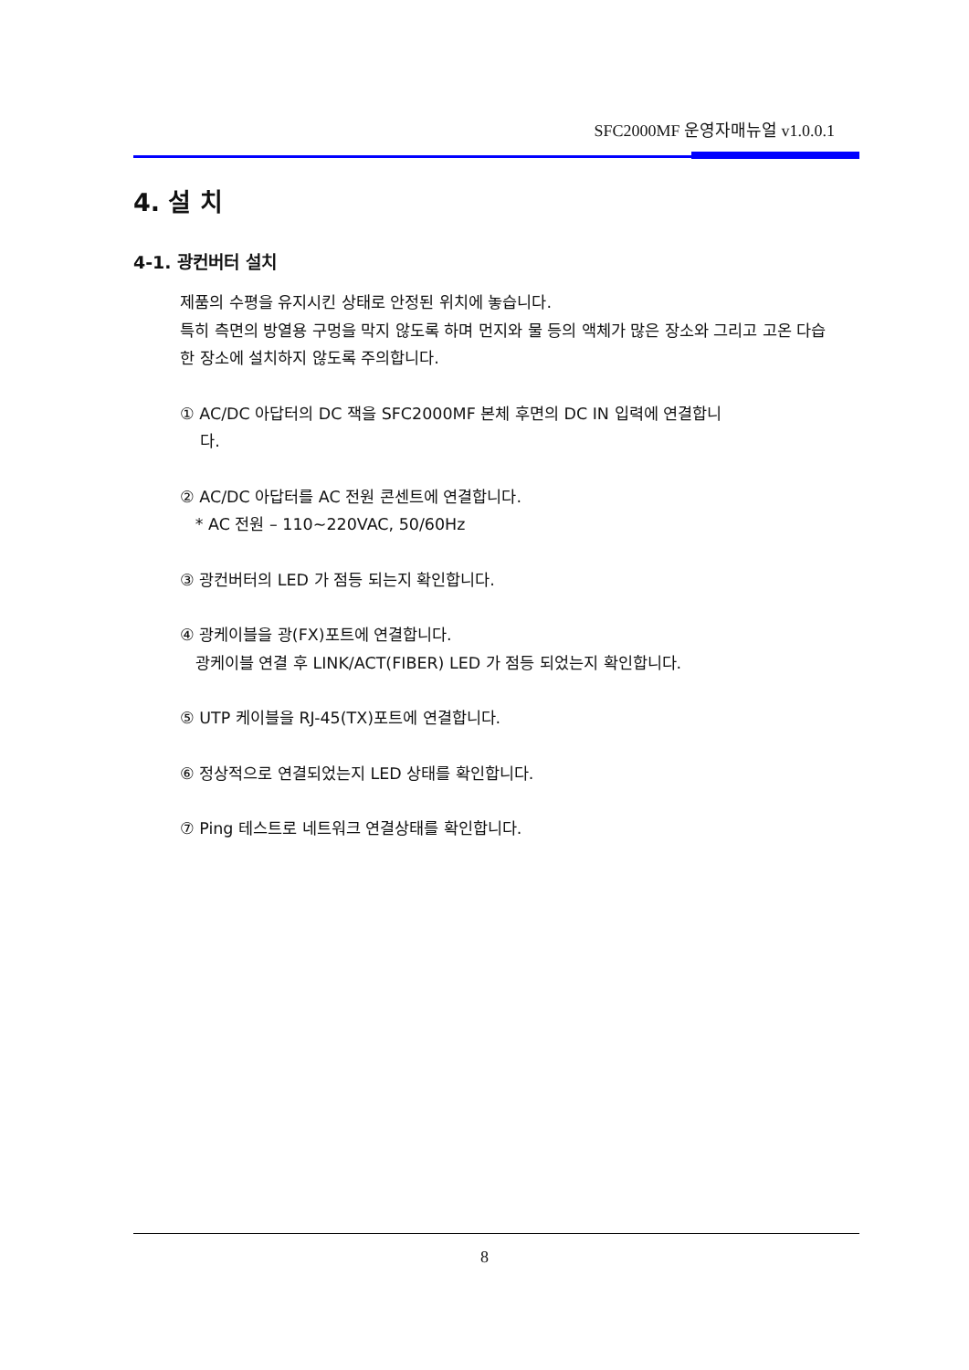SFC2000MF 운영자매뉴얼 v1.0.0.1
4. 설 치
4-1. 광컨버터 설치
제품의 수평을 유지시킨 상태로 안정된 위치에 놓습니다.
특히 측면의 방열용 구멍을 막지 않도록 하며 먼지와 물 등의 액체가 많은 장소와 그리고 고온 다습한 장소에 설치하지 않도록 주의합니다.
① AC/DC 아답터의 DC 잭을 SFC2000MF 본체 후면의 DC IN 입력에 연결합니
다.
② AC/DC 아답터를 AC 전원 콘센트에 연결합니다.
* AC 전원 – 110~220VAC, 50/60Hz
③ 광컨버터의 LED 가 점등 되는지 확인합니다.
④ 광케이블을 광(FX)포트에 연결합니다.
광케이블 연결 후 LINK/ACT(FIBER) LED 가 점등 되었는지 확인합니다.
⑤ UTP 케이블을 RJ-45(TX)포트에 연결합니다.
⑥ 정상적으로 연결되었는지 LED 상태를 확인합니다.
⑦ Ping 테스트로 네트워크 연결상태를 확인합니다.
8